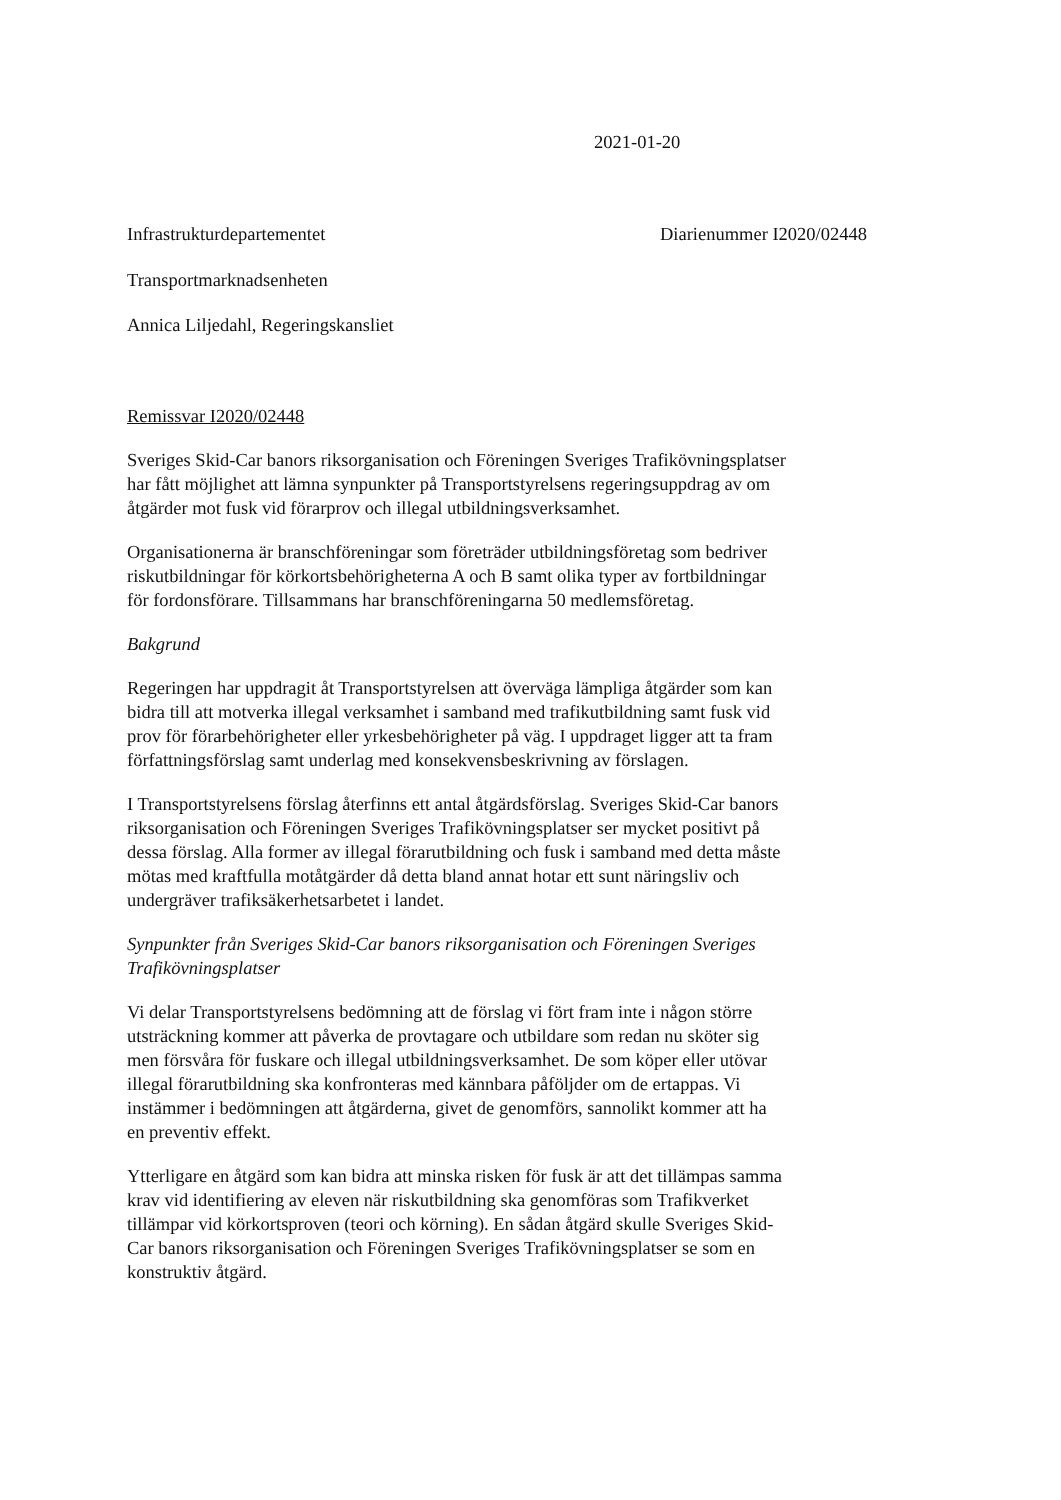2021-01-20
Infrastrukturdepartementet Diarienummer I2020/02448
Transportmarknadsenheten
Annica Liljedahl, Regeringskansliet
Remissvar I2020/02448
Sveriges Skid-Car banors riksorganisation och Föreningen Sveriges Trafik­övningsplatser har fått möjlighet att lämna synpunkter på Transportstyrelsens regeringsuppdrag av om åtgärder mot fusk vid förarprov och illegal utbild­ningsverksamhet.
Organisationerna är branschföreningar som företräder utbildningsföretag som bedriver riskutbildningar för körkortsbehörigheterna A och B samt olika typer av fortbildningar för fordonsförare. Tillsammans har branschföreningarna 50 medlemsföretag.
Bakgrund
Regeringen har uppdragit åt Transportstyrelsen att överväga lämpliga åtgärder som kan bidra till att motverka illegal verksamhet i samband med trafikutbild­ning samt fusk vid prov för förarbehörigheter eller yrkesbehörigheter på väg. I uppdraget ligger att ta fram författningsförslag samt underlag med konsekvens­beskrivning av förslagen.
I Transportstyrelsens förslag återfinns ett antal åtgärdsförslag. Sveriges Skid-Car banors riksorganisation och Föreningen Sveriges Trafikövningsplatser ser mycket positivt på dessa förslag. Alla former av illegal förarutbildning och fusk i samband med detta måste mötas med kraftfulla motåtgärder då detta bland annat hotar ett sunt näringsliv och undergräver trafiksäkerhetsarbetet i landet.
Synpunkter från Sveriges Skid-Car banors riksorganisation och Föreningen Sveriges Trafik­övningsplatser
Vi delar Transportstyrelsens bedömning att de förslag vi fört fram inte i någon större utsträckning kommer att påverka de provtagare och utbildare som redan nu sköter sig men försvåra för fuskare och illegal utbildningsverksamhet. De som köper eller utövar illegal förarutbildning ska konfronteras med kännbara påföljder om de ertappas. Vi instämmer i bedömningen att åtgärderna, givet de genomförs, sannolikt kommer att ha en preventiv effekt.
Ytterligare en åtgärd som kan bidra att minska risken för fusk är att det tilläm­pas samma krav vid identifiering av eleven när riskutbildning ska genomföras som Trafikverket tillämpar vid körkortsproven (teori och körning). En sådan åtgärd skulle Sveriges Skid-Car banors riksorganisation och Föreningen Sveri­ges Trafikövningsplatser se som en konstruktiv åtgärd.